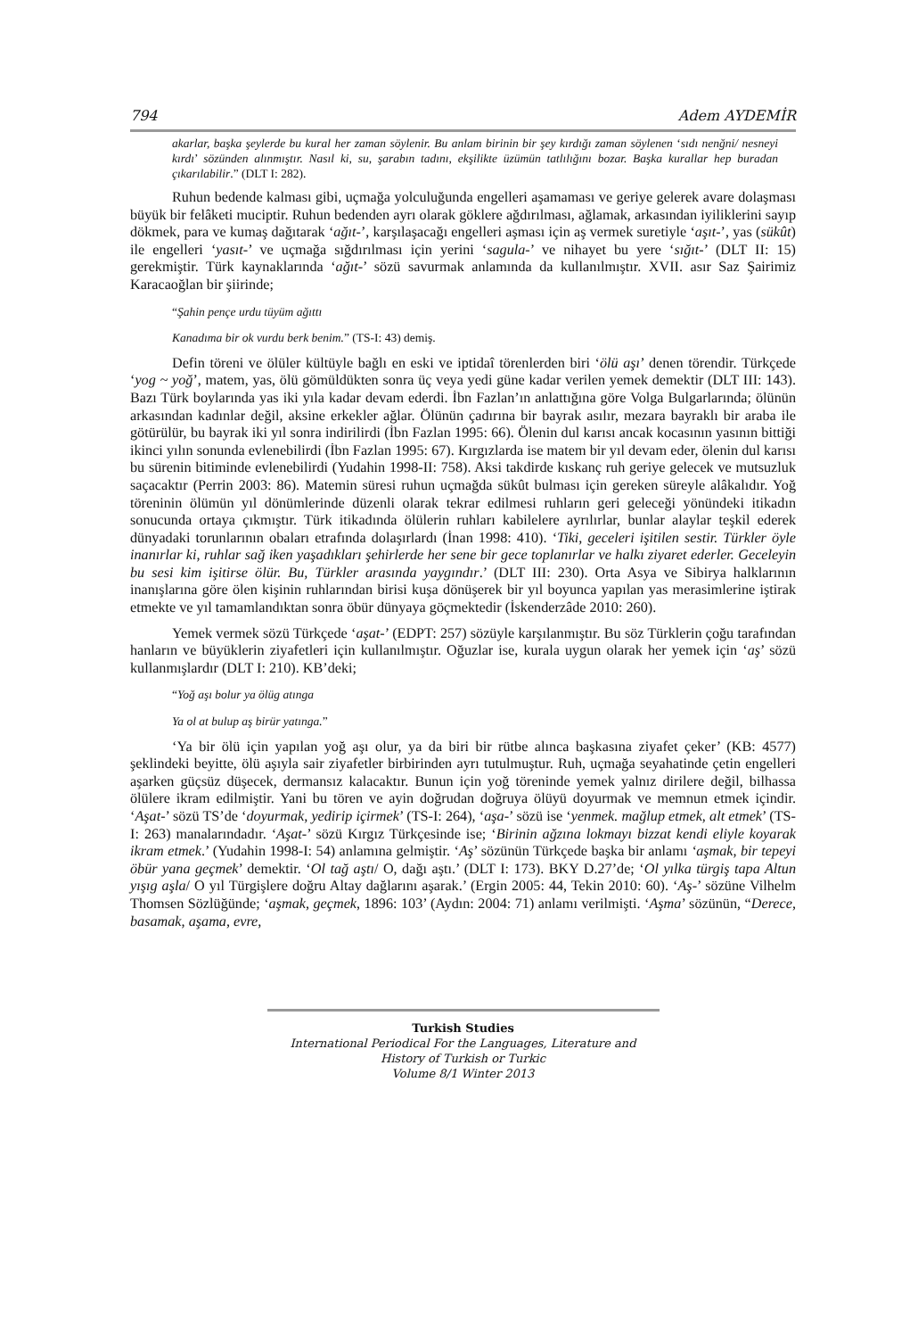794 Adem AYDEMİR
akarlar, başka şeylerde bu kural her zaman söylenir. Bu anlam birinin bir şey kırdığı zaman söylenen ‘sıdı nenğni/ nesneyi kırdı’ sözünden alınmıştır. Nasıl ki, su, şarabın tadını, ekşilikte üzümün tatlılığını bozar. Başka kurallar hep buradan çıkarılabilir.” (DLT I: 282).
Ruhun bedende kalması gibi, uçmağa yolculuğunda engelleri aşamaması ve geriye gelerek avare dolaşması büyük bir felâketi muciptir. Ruhun bedenden ayrı olarak göklere ağdırılması, ağlamak, arkasından iyiliklerini sayıp dökmek, para ve kumaş dağıtarak ‘ağıt-’, karşılaşacağı engelleri aşması için aş vermek suretiyle ‘aşıt-’, yas (sükût) ile engelleri ‘yasıt-’ ve uçmağa sığdırılması için yerini ‘sagula-’ ve nihayet bu yere ‘sığıt-’ (DLT II: 15) gerekmiştir. Türk kaynaklarında ‘ağıt-’ sözü savurmak anlamında da kullanılmıştır. XVII. asır Saz Şairimiz Karacaoğlan bir şiirinde;
“Şahin pençe urdu tüyüm ağıttı
Kanadıma bir ok vurdu berk benim.” (TS-I: 43) demiş.
Defin töreni ve ölüler kültüyle bağlı en eski ve iptidaî törenlerden biri ‘ölü aşı’ denen törendir. Türkçede ‘yog ~ yoğ’, matem, yas, ölü gömüldükten sonra üç veya yedi güne kadar verilen yemek demektir (DLT III: 143). Bazı Türk boylarında yas iki yıla kadar devam ederdi. İbn Fazlan’ın anlattığına göre Volga Bulgarlarında; ölünün arkasından kadınlar değil, aksine erkekler ağlar. Ölünün çadırına bir bayrak asılır, mezara bayraklı bir araba ile götürülür, bu bayrak iki yıl sonra indirilirdi (İbn Fazlan 1995: 66). Ölenin dul karısı ancak kocasının yasının bittiği ikinci yılın sonunda evlenebilirdi (İbn Fazlan 1995: 67). Kırgızlarda ise matem bir yıl devam eder, ölenin dul karısı bu sürenin bitiminde evlenebilirdi (Yudahin 1998-II: 758). Aksi takdirde kıskanç ruh geriye gelecek ve mutsuzluk saçacaktır (Perrin 2003: 86). Matemin süresi ruhun uçmağda sükût bulması için gereken süreyle alâkalıdır. Yoğ töreninin ölümün yıl dönümlerinde düzenli olarak tekrar edilmesi ruhların geri geleceği yönündeki itikadın sonucunda ortaya çıkmıştır. Türk itikadında ölülerin ruhları kabilelere ayrılırlar, bunlar alaylar teşkil ederek dünyadaki torunlarının obaları etrafında dolaşırlardı (İnan 1998: 410). ‘Tiki, geceleri işitilen sestir. Türkler öyle inanırlar ki, ruhlar sağ iken yaşadıkları şehirlerde her sene bir gece toplanırlar ve halkı ziyaret ederler. Geceleyin bu sesi kim işitirse ölür. Bu, Türkler arasında yaygındır.’ (DLT III: 230). Orta Asya ve Sibirya halklarının inanışlarına göre ölen kişinin ruhlarından birisi kuşa dönüşerek bir yıl boyunca yapılan yas merasimlerine iştirak etmekte ve yıl tamamlandıktan sonra öbür dünyaya göçmektedir (İskenderzâde 2010: 260).
Yemek vermek sözü Türkçede ‘aşat-’ (EDPT: 257) sözüyle karşılanmıştır. Bu söz Türklerin çoğu tarafından hanların ve büyüklerin ziyafetleri için kullanılmıştır. Oğuzlar ise, kurala uygun olarak her yemek için ‘aş’ sözü kullanmışlardır (DLT I: 210). KB’deki;
“Yoğ aşı bolur ya ölüg atınga
Ya ol at bulup aş birür yatınga.”
‘Ya bir ölü için yapılan yoğ aşı olur, ya da biri bir rütbe alınca başkasına ziyafet çeker’ (KB: 4577) şeklindeki beyitte, ölü aşıyla sair ziyafetler birbirinden ayrı tutulmuştur. Ruh, uçmağa seyahatinde çetin engelleri aşarken güçsüz düşecek, dermansız kalacaktır. Bunun için yoğ töreninde yemek yalnız dirilere değil, bilhassa ölülere ikram edilmiştir. Yani bu tören ve ayin doğrudan doğruya ölüyü doyurmak ve memnun etmek içindir. ‘Aşat-’ sözü TS’de ‘doyurmak, yedirip içirmek’ (TS-I: 264), ‘aşa-’ sözü ise ‘yenmek. mağlup etmek, alt etmek’ (TS-I: 263) manalarındadır. ‘Aşat-’ sözü Kırgız Türkçesinde ise; ‘Birinin ağzına lokmayı bizzat kendi eliyle koyarak ikram etmek.’ (Yudahin 1998-I: 54) anlamına gelmiştir. ‘Aş’ sözünün Türkçede başka bir anlamı ‘aşmak, bir tepeyi öbür yana geçmek’ demektir. ‘Ol tağ aştı/ O, dağı aştı.’ (DLT I: 173). BKY D.27’de; ‘Ol yılka türgiş tapa Altun yışıg aşla/ O yıl Türgişlere doğru Altay dağlarını aşarak.’ (Ergin 2005: 44, Tekin 2010: 60). ‘Aş-’ sözüne Vilhelm Thomsen Sözlüğünde; ‘aşmak, geçmek, 1896: 103’ (Aydın: 2004: 71) anlamı verilmişti. ‘Aşma’ sözünün, “Derece, basamak, aşama, evre,
Turkish Studies
International Periodical For the Languages, Literature and History of Turkish or Turkic
Volume 8/1 Winter 2013